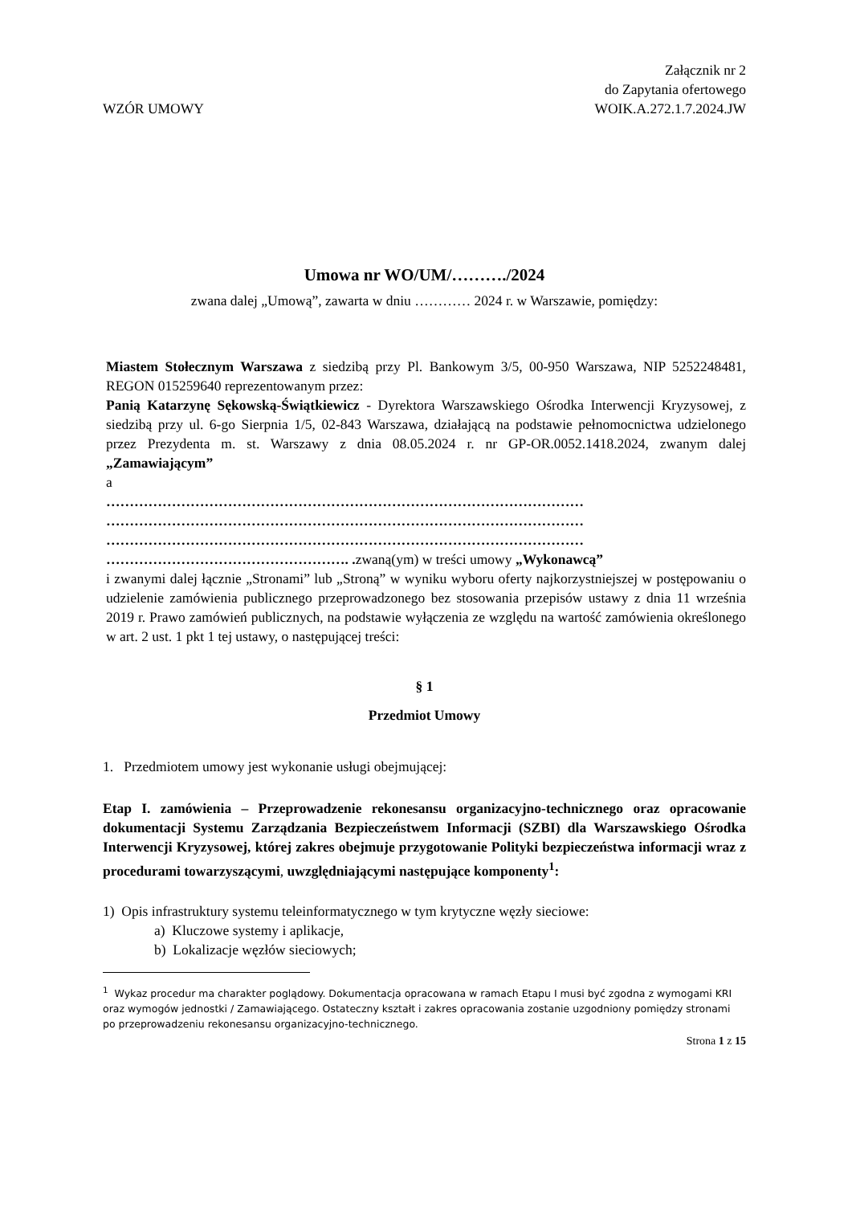WZÓR UMOWY
Załącznik nr 2
do Zapytania ofertowego
WOIK.A.272.1.7.2024.JW
Umowa nr WO/UM/………./2024
zwana dalej „Umową”, zawarta w dniu ………… 2024 r. w Warszawie, pomiędzy:
Miastem Stołecznym Warszawa z siedzibą przy Pl. Bankowym 3/5, 00-950 Warszawa, NIP 5252248481, REGON 015259640 reprezentowanym przez:
Panią Katarzynę Sękowską-Świątkiewicz - Dyrektora Warszawskiego Ośrodka Interwencji Kryzysowej, z siedzibą przy ul. 6-go Sierpnia 1/5, 02-843 Warszawa, działającą na podstawie pełnomocnictwa udzielonego przez Prezydenta m. st. Warszawy z dnia 08.05.2024 r. nr GP-OR.0052.1418.2024, zwanym dalej „Zamawiającym”
a
…………………………………………………………………………………………
…………………………………………………………………………………………
…………………………………………………………………………………………
……………………………………………. . zwaną(ym) w treści umowy „Wykonawcą”
i zwanymi dalej łącznie „Stronami” lub „Stroną” w wyniku wyboru oferty najkorzystniejszej w postępowaniu o udzielenie zamówienia publicznego przeprowadzonego bez stosowania przepisów ustawy z dnia 11 września 2019 r. Prawo zamówień publicznych, na podstawie wyłączenia ze względu na wartość zamówienia określonego w art. 2 ust. 1 pkt 1 tej ustawy, o następującej treści:
§ 1
Przedmiot Umowy
1. Przedmiotem umowy jest wykonanie usługi obejmującej:
Etap I. zamówienia – Przeprowadzenie rekonesansu organizacyjno-technicznego oraz opracowanie dokumentacji Systemu Zarządzania Bezpieczeństwem Informacji (SZBI) dla Warszawskiego Ośrodka Interwencji Kryzysowej, której zakres obejmuje przygotowanie Polityki bezpieczeństwa informacji wraz z procedurami towarzyszącymi, uwzględniającymi następujące komponenty<sup>1</sup>:
1) Opis infrastruktury systemu teleinformatycznego w tym krytyczne węzły sieciowe:
a) Kluczowe systemy i aplikacje,
b) Lokalizacje węzłów sieciowych;
<sup>1</sup> Wykaz procedur ma charakter poglądowy. Dokumentacja opracowana w ramach Etapu I musi być zgodna z wymogami KRI oraz wymogów jednostki / Zamawiającego. Ostateczny kształt i zakres opracowania zostanie uzgodniony pomiędzy stronami po przeprowadzeniu rekonesansu organizacyjno-technicznego.
Strona 1 z 15